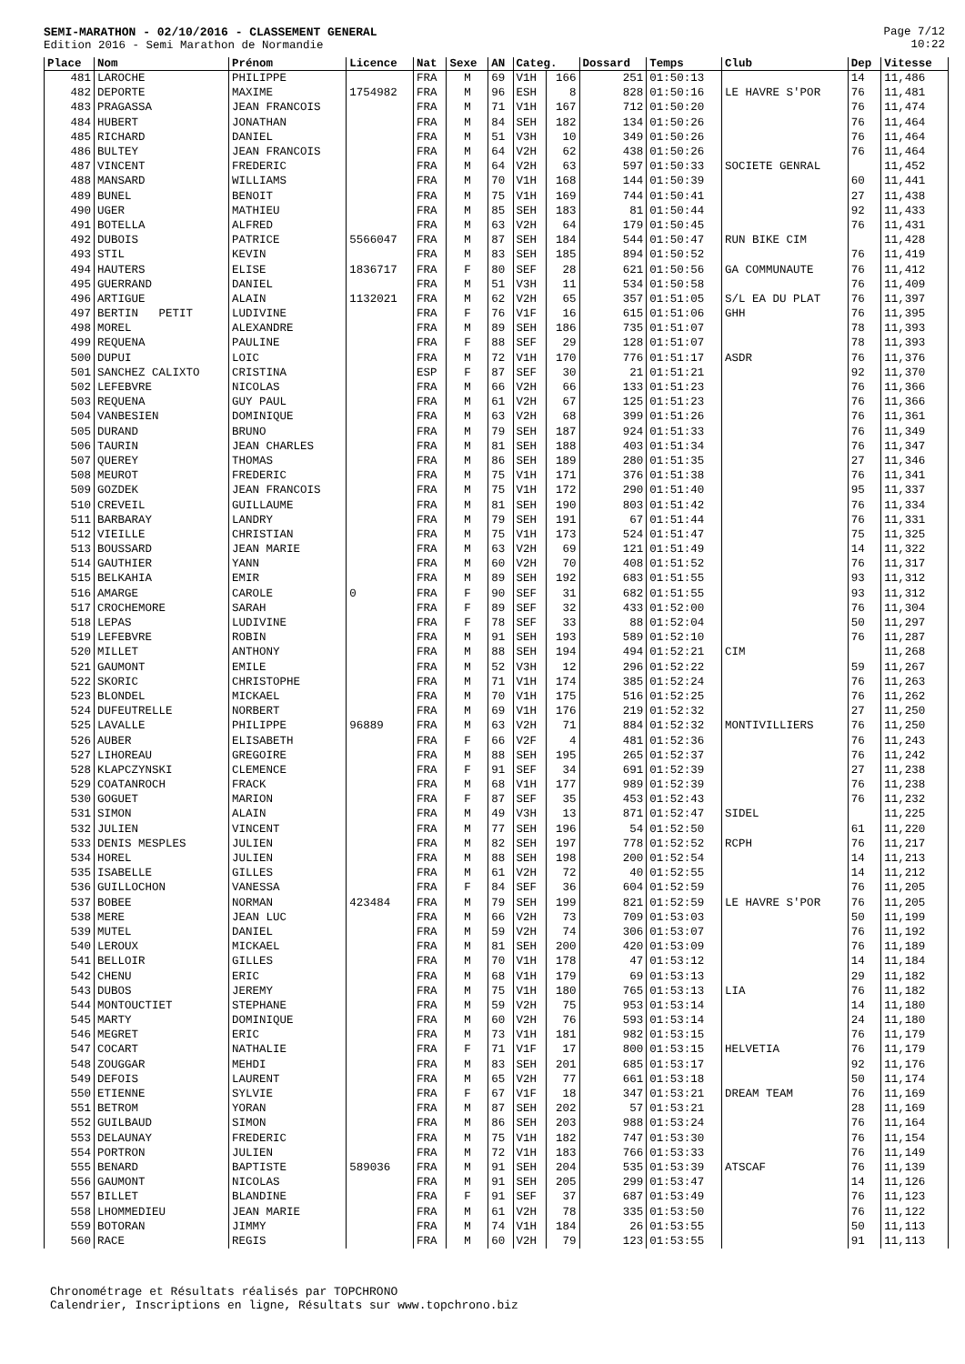SEMI-MARATHON - 02/10/2016 - CLASSEMENT GENERAL
Edition 2016 - Semi Marathon de Normandie
Page 7/12
10:22
| Place | Nom | Prénom | Licence | Nat | Sexe | AN | Categ. | | Dossard | Temps | Club | Dep | Vitesse |
| --- | --- | --- | --- | --- | --- | --- | --- | --- | --- | --- | --- | --- | --- |
| 481 | LAROCHE | PHILIPPE | | FRA | M | 69 | V1H | 166 | 251 | 01:50:13 | | 14 | 11,486 |
| 482 | DEPORTE | MAXIME | 1754982 | FRA | M | 96 | ESH | 8 | 828 | 01:50:16 | LE HAVRE S'POR | 76 | 11,481 |
| 483 | PRAGASSA | JEAN FRANCOIS | | FRA | M | 71 | V1H | 167 | 712 | 01:50:20 | | 76 | 11,474 |
| 484 | HUBERT | JONATHAN | | FRA | M | 84 | SEH | 182 | 134 | 01:50:26 | | 76 | 11,464 |
| 485 | RICHARD | DANIEL | | FRA | M | 51 | V3H | 10 | 349 | 01:50:26 | | 76 | 11,464 |
| 486 | BULTEY | JEAN FRANCOIS | | FRA | M | 64 | V2H | 62 | 438 | 01:50:26 | | 76 | 11,464 |
| 487 | VINCENT | FREDERIC | | FRA | M | 64 | V2H | 63 | 597 | 01:50:33 | SOCIETE GENRAL | | 11,452 |
| 488 | MANSARD | WILLIAMS | | FRA | M | 70 | V1H | 168 | 144 | 01:50:39 | | 60 | 11,441 |
| 489 | BUNEL | BENOIT | | FRA | M | 75 | V1H | 169 | 744 | 01:50:41 | | 27 | 11,438 |
| 490 | UGER | MATHIEU | | FRA | M | 85 | SEH | 183 | 81 | 01:50:44 | | 92 | 11,433 |
| 491 | BOTELLA | ALFRED | | FRA | M | 63 | V2H | 64 | 179 | 01:50:45 | | 76 | 11,431 |
| 492 | DUBOIS | PATRICE | 5566047 | FRA | M | 87 | SEH | 184 | 544 | 01:50:47 | RUN BIKE CIM | | 11,428 |
| 493 | STIL | KEVIN | | FRA | M | 83 | SEH | 185 | 894 | 01:50:52 | | 76 | 11,419 |
| 494 | HAUTERS | ELISE | 1836717 | FRA | F | 80 | SEF | 28 | 621 | 01:50:56 | GA COMMUNAUTE | 76 | 11,412 |
| 495 | GUERRAND | DANIEL | | FRA | M | 51 | V3H | 11 | 534 | 01:50:58 | | 76 | 11,409 |
| 496 | ARTIGUE | ALAIN | 1132021 | FRA | M | 62 | V2H | 65 | 357 | 01:51:05 | S/L EA DU PLAT | 76 | 11,397 |
| 497 | BERTIN PETIT | LUDIVINE | | FRA | F | 76 | V1F | 16 | 615 | 01:51:06 | GHH | 76 | 11,395 |
| 498 | MOREL | ALEXANDRE | | FRA | M | 89 | SEH | 186 | 735 | 01:51:07 | | 78 | 11,393 |
| 499 | REQUENA | PAULINE | | FRA | F | 88 | SEF | 29 | 128 | 01:51:07 | | 78 | 11,393 |
| 500 | DUPUI | LOIC | | FRA | M | 72 | V1H | 170 | 776 | 01:51:17 | ASDR | 76 | 11,376 |
| 501 | SANCHEZ CALIXTO | CRISTINA | | ESP | F | 87 | SEF | 30 | 21 | 01:51:21 | | 92 | 11,370 |
| 502 | LEFEBVRE | NICOLAS | | FRA | M | 66 | V2H | 66 | 133 | 01:51:23 | | 76 | 11,366 |
| 503 | REQUENA | GUY PAUL | | FRA | M | 61 | V2H | 67 | 125 | 01:51:23 | | 76 | 11,366 |
| 504 | VANBESIEN | DOMINIQUE | | FRA | M | 63 | V2H | 68 | 399 | 01:51:26 | | 76 | 11,361 |
| 505 | DURAND | BRUNO | | FRA | M | 79 | SEH | 187 | 924 | 01:51:33 | | 76 | 11,349 |
| 506 | TAURIN | JEAN CHARLES | | FRA | M | 81 | SEH | 188 | 403 | 01:51:34 | | 76 | 11,347 |
| 507 | QUEREY | THOMAS | | FRA | M | 86 | SEH | 189 | 280 | 01:51:35 | | 27 | 11,346 |
| 508 | MEUROT | FREDERIC | | FRA | M | 75 | V1H | 171 | 376 | 01:51:38 | | 76 | 11,341 |
| 509 | GOZDEK | JEAN FRANCOIS | | FRA | M | 75 | V1H | 172 | 290 | 01:51:40 | | 95 | 11,337 |
| 510 | CREVEIL | GUILLAUME | | FRA | M | 81 | SEH | 190 | 803 | 01:51:42 | | 76 | 11,334 |
| 511 | BARBARAY | LANDRY | | FRA | M | 79 | SEH | 191 | 67 | 01:51:44 | | 76 | 11,331 |
| 512 | VIEILLE | CHRISTIAN | | FRA | M | 75 | V1H | 173 | 524 | 01:51:47 | | 75 | 11,325 |
| 513 | BOUSSARD | JEAN MARIE | | FRA | M | 63 | V2H | 69 | 121 | 01:51:49 | | 14 | 11,322 |
| 514 | GAUTHIER | YANN | | FRA | M | 60 | V2H | 70 | 408 | 01:51:52 | | 76 | 11,317 |
| 515 | BELKAHIA | EMIR | | FRA | M | 89 | SEH | 192 | 683 | 01:51:55 | | 93 | 11,312 |
| 516 | AMARGE | CAROLE | 0 | FRA | F | 90 | SEF | 31 | 682 | 01:51:55 | | 93 | 11,312 |
| 517 | CROCHEMORE | SARAH | | FRA | F | 89 | SEF | 32 | 433 | 01:52:00 | | 76 | 11,304 |
| 518 | LEPAS | LUDIVINE | | FRA | F | 78 | SEF | 33 | 88 | 01:52:04 | | 50 | 11,297 |
| 519 | LEFEBVRE | ROBIN | | FRA | M | 91 | SEH | 193 | 589 | 01:52:10 | | 76 | 11,287 |
| 520 | MILLET | ANTHONY | | FRA | M | 88 | SEH | 194 | 494 | 01:52:21 | CIM | | 11,268 |
| 521 | GAUMONT | EMILE | | FRA | M | 52 | V3H | 12 | 296 | 01:52:22 | | 59 | 11,267 |
| 522 | SKORIC | CHRISTOPHE | | FRA | M | 71 | V1H | 174 | 385 | 01:52:24 | | 76 | 11,263 |
| 523 | BLONDEL | MICKAEL | | FRA | M | 70 | V1H | 175 | 516 | 01:52:25 | | 76 | 11,262 |
| 524 | DUFEUTRELLE | NORBERT | | FRA | M | 69 | V1H | 176 | 219 | 01:52:32 | | 27 | 11,250 |
| 525 | LAVALLE | PHILIPPE | 96889 | FRA | M | 63 | V2H | 71 | 884 | 01:52:32 | MONTIVILLIERS | 76 | 11,250 |
| 526 | AUBER | ELISABETH | | FRA | F | 66 | V2F | 4 | 481 | 01:52:36 | | 76 | 11,243 |
| 527 | LIHOREAU | GREGOIRE | | FRA | M | 88 | SEH | 195 | 265 | 01:52:37 | | 76 | 11,242 |
| 528 | KLAPCZYNSKI | CLEMENCE | | FRA | F | 91 | SEF | 34 | 691 | 01:52:39 | | 27 | 11,238 |
| 529 | COATANROCH | FRACK | | FRA | M | 68 | V1H | 177 | 989 | 01:52:39 | | 76 | 11,238 |
| 530 | GOGUET | MARION | | FRA | F | 87 | SEF | 35 | 453 | 01:52:43 | | 76 | 11,232 |
| 531 | SIMON | ALAIN | | FRA | M | 49 | V3H | 13 | 871 | 01:52:47 | SIDEL | | 11,225 |
| 532 | JULIEN | VINCENT | | FRA | M | 77 | SEH | 196 | 54 | 01:52:50 | | 61 | 11,220 |
| 533 | DENIS MESPLES | JULIEN | | FRA | M | 82 | SEH | 197 | 778 | 01:52:52 | RCPH | 76 | 11,217 |
| 534 | HOREL | JULIEN | | FRA | M | 88 | SEH | 198 | 200 | 01:52:54 | | 14 | 11,213 |
| 535 | ISABELLE | GILLES | | FRA | M | 61 | V2H | 72 | 40 | 01:52:55 | | 14 | 11,212 |
| 536 | GUILLOCHON | VANESSA | | FRA | F | 84 | SEF | 36 | 604 | 01:52:59 | | 76 | 11,205 |
| 537 | BOBEE | NORMAN | 423484 | FRA | M | 79 | SEH | 199 | 821 | 01:52:59 | LE HAVRE S'POR | 76 | 11,205 |
| 538 | MERE | JEAN LUC | | FRA | M | 66 | V2H | 73 | 709 | 01:53:03 | | 50 | 11,199 |
| 539 | MUTEL | DANIEL | | FRA | M | 59 | V2H | 74 | 306 | 01:53:07 | | 76 | 11,192 |
| 540 | LEROUX | MICKAEL | | FRA | M | 81 | SEH | 200 | 420 | 01:53:09 | | 76 | 11,189 |
| 541 | BELLOIR | GILLES | | FRA | M | 70 | V1H | 178 | 47 | 01:53:12 | | 14 | 11,184 |
| 542 | CHENU | ERIC | | FRA | M | 68 | V1H | 179 | 69 | 01:53:13 | | 29 | 11,182 |
| 543 | DUBOS | JEREMY | | FRA | M | 75 | V1H | 180 | 765 | 01:53:13 | LIA | 76 | 11,182 |
| 544 | MONTOUCTIET | STEPHANE | | FRA | M | 59 | V2H | 75 | 953 | 01:53:14 | | 14 | 11,180 |
| 545 | MARTY | DOMINIQUE | | FRA | M | 60 | V2H | 76 | 593 | 01:53:14 | | 24 | 11,180 |
| 546 | MEGRET | ERIC | | FRA | M | 73 | V1H | 181 | 982 | 01:53:15 | | 76 | 11,179 |
| 547 | COCART | NATHALIE | | FRA | F | 71 | V1F | 17 | 800 | 01:53:15 | HELVETIA | 76 | 11,179 |
| 548 | ZOUGGAR | MEHDI | | FRA | M | 83 | SEH | 201 | 685 | 01:53:17 | | 92 | 11,176 |
| 549 | DEFOIS | LAURENT | | FRA | M | 65 | V2H | 77 | 661 | 01:53:18 | | 50 | 11,174 |
| 550 | ETIENNE | SYLVIE | | FRA | F | 67 | V1F | 18 | 347 | 01:53:21 | DREAM TEAM | 76 | 11,169 |
| 551 | BETROM | YORAN | | FRA | M | 87 | SEH | 202 | 57 | 01:53:21 | | 28 | 11,169 |
| 552 | GUILBAUD | SIMON | | FRA | M | 86 | SEH | 203 | 988 | 01:53:24 | | 76 | 11,164 |
| 553 | DELAUNAY | FREDERIC | | FRA | M | 75 | V1H | 182 | 747 | 01:53:30 | | 76 | 11,154 |
| 554 | PORTRON | JULIEN | | FRA | M | 72 | V1H | 183 | 766 | 01:53:33 | | 76 | 11,149 |
| 555 | BENARD | BAPTISTE | 589036 | FRA | M | 91 | SEH | 204 | 535 | 01:53:39 | ATSCAF | 76 | 11,139 |
| 556 | GAUMONT | NICOLAS | | FRA | M | 91 | SEH | 205 | 299 | 01:53:47 | | 14 | 11,126 |
| 557 | BILLET | BLANDINE | | FRA | F | 91 | SEF | 37 | 687 | 01:53:49 | | 76 | 11,123 |
| 558 | LHOMMEDIEU | JEAN MARIE | | FRA | M | 61 | V2H | 78 | 335 | 01:53:50 | | 76 | 11,122 |
| 559 | BOTORAN | JIMMY | | FRA | M | 74 | V1H | 184 | 26 | 01:53:55 | | 50 | 11,113 |
| 560 | RACE | REGIS | | FRA | M | 60 | V2H | 79 | 123 | 01:53:55 | | 91 | 11,113 |
Chronométrage et Résultats réalisés par TOPCHRONO
Calendrier, Inscriptions en ligne, Résultats sur www.topchrono.biz